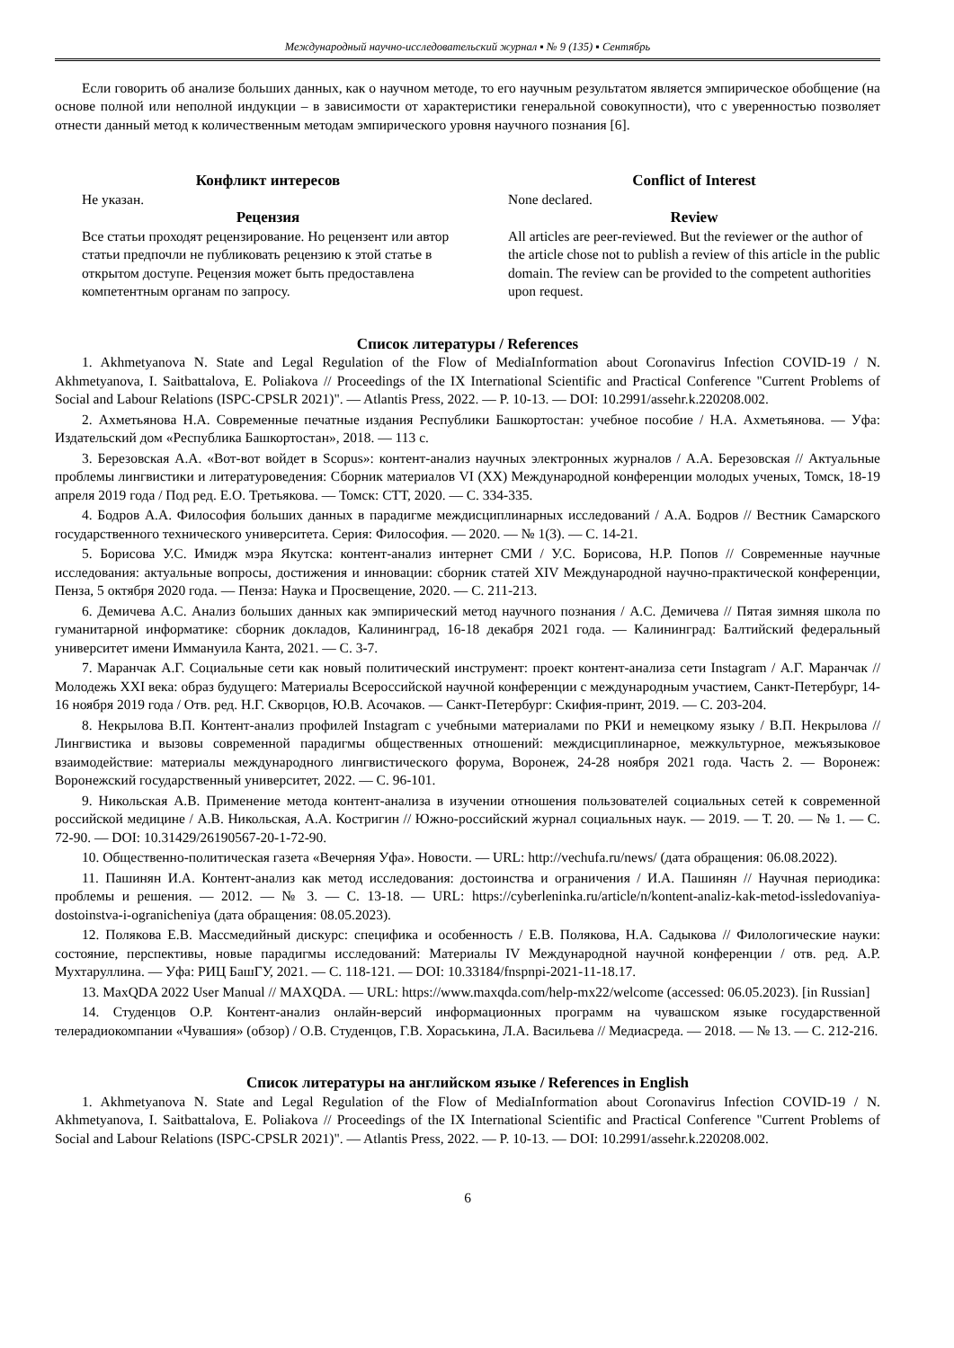Международный научно-исследовательский журнал ▪ № 9 (135) ▪ Сентябрь
Если говорить об анализе больших данных, как о научном методе, то его научным результатом является эмпирическое обобщение (на основе полной или неполной индукции – в зависимости от характеристики генеральной совокупности), что с уверенностью позволяет отнести данный метод к количественным методам эмпирического уровня научного познания [6].
Конфликт интересов
Не указан.
Рецензия
Все статьи проходят рецензирование. Но рецензент или автор статьи предпочли не публиковать рецензию к этой статье в открытом доступе. Рецензия может быть предоставлена компетентным органам по запросу.
Conflict of Interest
None declared.
Review
All articles are peer-reviewed. But the reviewer or the author of the article chose not to publish a review of this article in the public domain. The review can be provided to the competent authorities upon request.
Список литературы / References
1. Akhmetyanova N. State and Legal Regulation of the Flow of MediaInformation about Coronavirus Infection COVID-19 / N. Akhmetyanova, I. Saitbattalova, E. Poliakova // Proceedings of the IX International Scientific and Practical Conference "Current Problems of Social and Labour Relations (ISPC-CPSLR 2021)". — Atlantis Press, 2022. — P. 10-13. — DOI: 10.2991/assehr.k.220208.002.
2. Ахметьянова Н.А. Современные печатные издания Республики Башкортостан: учебное пособие / Н.А. Ахметьянова. — Уфа: Издательский дом «Республика Башкортостан», 2018. — 113 с.
3. Березовская А.А. «Вот-вот войдет в Scopus»: контент-анализ научных электронных журналов / А.А. Березовская // Актуальные проблемы лингвистики и литературоведения: Сборник материалов VI (XX) Международной конференции молодых ученых, Томск, 18-19 апреля 2019 года / Под ред. Е.О. Третьякова. — Томск: СТТ, 2020. — С. 334-335.
4. Бодров А.А. Философия больших данных в парадигме междисциплинарных исследований / А.А. Бодров // Вестник Самарского государственного технического университета. Серия: Философия. — 2020. — № 1(3). — С. 14-21.
5. Борисова У.С. Имидж мэра Якутска: контент-анализ интернет СМИ / У.С. Борисова, Н.Р. Попов // Современные научные исследования: актуальные вопросы, достижения и инновации: сборник статей XIV Международной научно-практической конференции, Пенза, 5 октября 2020 года. — Пенза: Наука и Просвещение, 2020. — С. 211-213.
6. Демичева А.С. Анализ больших данных как эмпирический метод научного познания / А.С. Демичева // Пятая зимняя школа по гуманитарной информатике: сборник докладов, Калининград, 16-18 декабря 2021 года. — Калининград: Балтийский федеральный университет имени Иммануила Канта, 2021. — С. 3-7.
7. Маранчак А.Г. Социальные сети как новый политический инструмент: проект контент-анализа сети Instagram / А.Г. Маранчак // Молодежь XXI века: образ будущего: Материалы Всероссийской научной конференции с международным участием, Санкт-Петербург, 14-16 ноября 2019 года / Отв. ред. Н.Г. Скворцов, Ю.В. Асочаков. — Санкт-Петербург: Скифия-принт, 2019. — С. 203-204.
8. Некрылова В.П. Контент-анализ профилей Instagram с учебными материалами по РКИ и немецкому языку / В.П. Некрылова // Лингвистика и вызовы современной парадигмы общественных отношений: междисциплинарное, межкультурное, межъязыковое взаимодействие: материалы международного лингвистического форума, Воронеж, 24-28 ноября 2021 года. Часть 2. — Воронеж: Воронежский государственный университет, 2022. — С. 96-101.
9. Никольская А.В. Применение метода контент-анализа в изучении отношения пользователей социальных сетей к современной российской медицине / А.В. Никольская, А.А. Костригин // Южно-российский журнал социальных наук. — 2019. — Т. 20. — № 1. — С. 72-90. — DOI: 10.31429/26190567-20-1-72-90.
10. Общественно-политическая газета «Вечерняя Уфа». Новости. — URL: http://vechufa.ru/news/ (дата обращения: 06.08.2022).
11. Пашинян И.А. Контент-анализ как метод исследования: достоинства и ограничения / И.А. Пашинян // Научная периодика: проблемы и решения. — 2012. — № 3. — С. 13-18. — URL: https://cyberleninka.ru/article/n/kontent-analiz-kak-metod-issledovaniya-dostoinstva-i-ogranicheniya (дата обращения: 08.05.2023).
12. Полякова Е.В. Массмедийный дискурс: специфика и особенность / Е.В. Полякова, Н.А. Садыкова // Филологические науки: состояние, перспективы, новые парадигмы исследований: Материалы IV Международной научной конференции / отв. ред. А.Р. Мухтаруллина. — Уфа: РИЦ БашГУ, 2021. — С. 118-121. — DOI: 10.33184/fnspnpi-2021-11-18.17.
13. MaxQDA 2022 User Manual // MAXQDA. — URL: https://www.maxqda.com/help-mx22/welcome (accessed: 06.05.2023). [in Russian]
14. Студенцов О.Р. Контент-анализ онлайн-версий информационных программ на чувашском языке государственной телерадиокомпании «Чувашия» (обзор) / О.В. Студенцов, Г.В. Хораськина, Л.А. Васильева // Медиасреда. — 2018. — № 13. — С. 212-216.
Список литературы на английском языке / References in English
1. Akhmetyanova N. State and Legal Regulation of the Flow of MediaInformation about Coronavirus Infection COVID-19 / N. Akhmetyanova, I. Saitbattalova, E. Poliakova // Proceedings of the IX International Scientific and Practical Conference "Current Problems of Social and Labour Relations (ISPC-CPSLR 2021)". — Atlantis Press, 2022. — P. 10-13. — DOI: 10.2991/assehr.k.220208.002.
6